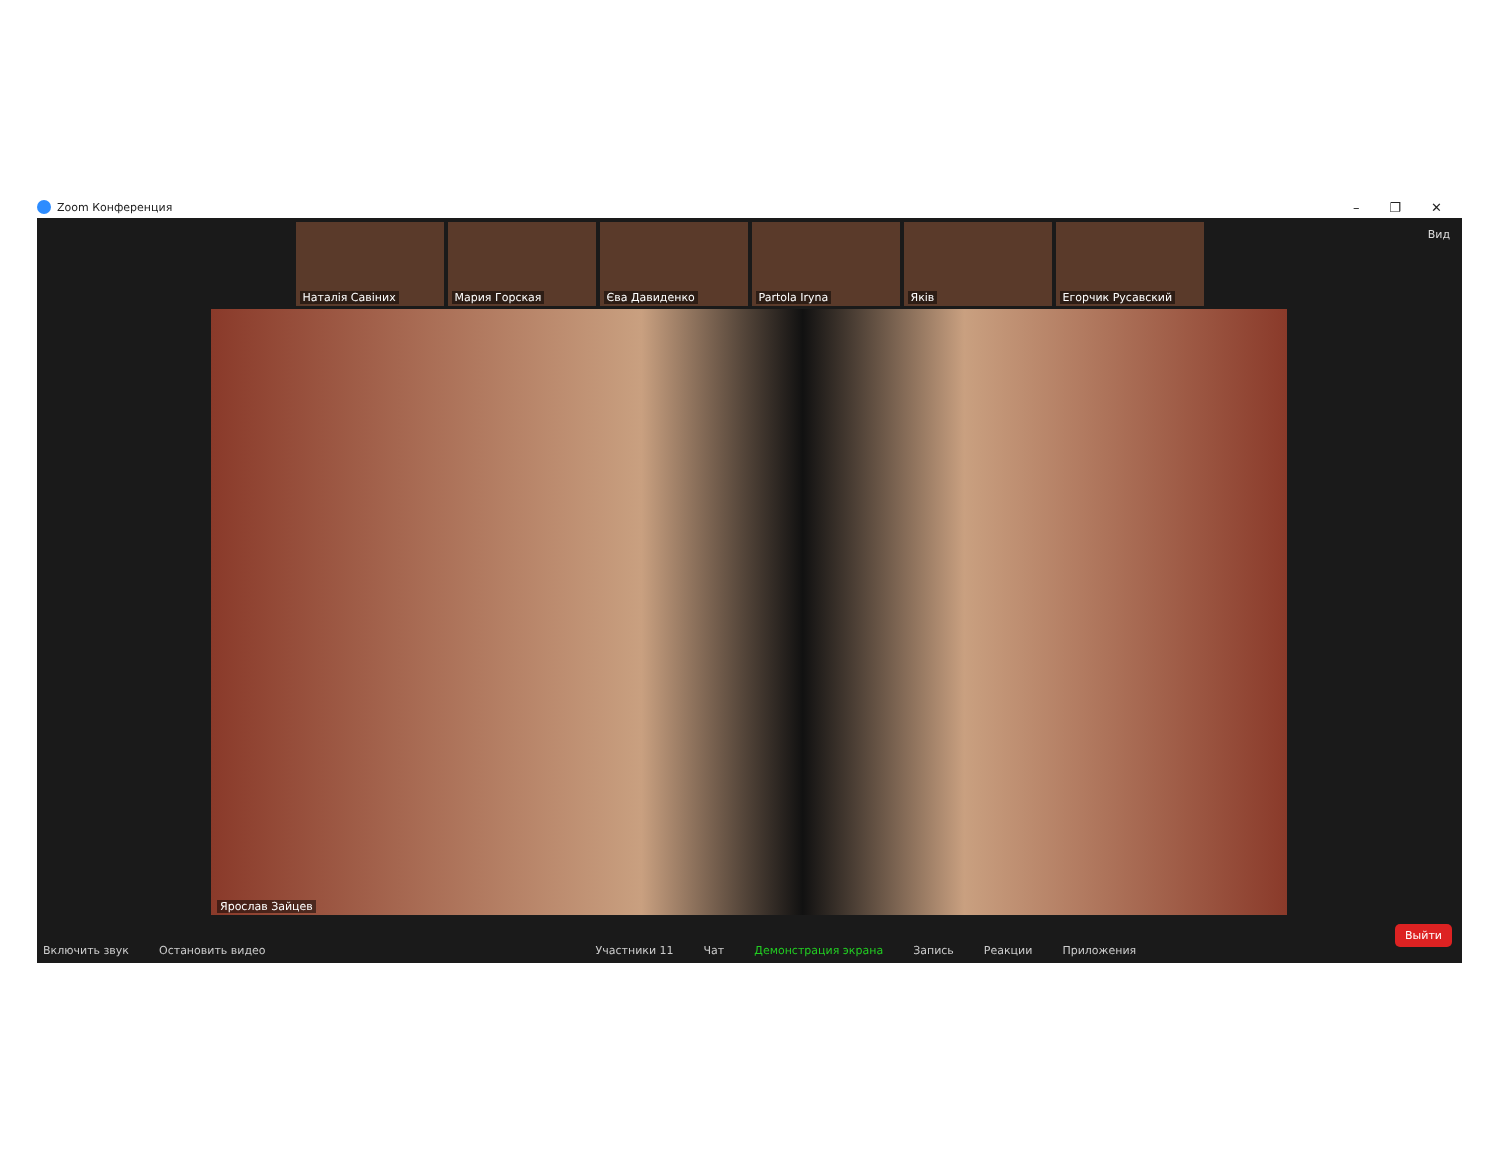Zoom Конференция – ❐ ✕
Наталія Савіних
Мария Горская
Єва Давиденко
Partola Iryna
Якiв
Егорчик Русавский
Вид
Ярослав Зайцев
Включить звук
Остановить видео
Участники 11
Чат
Демонстрация экрана
Запись
Реакции
Приложения
Выйти